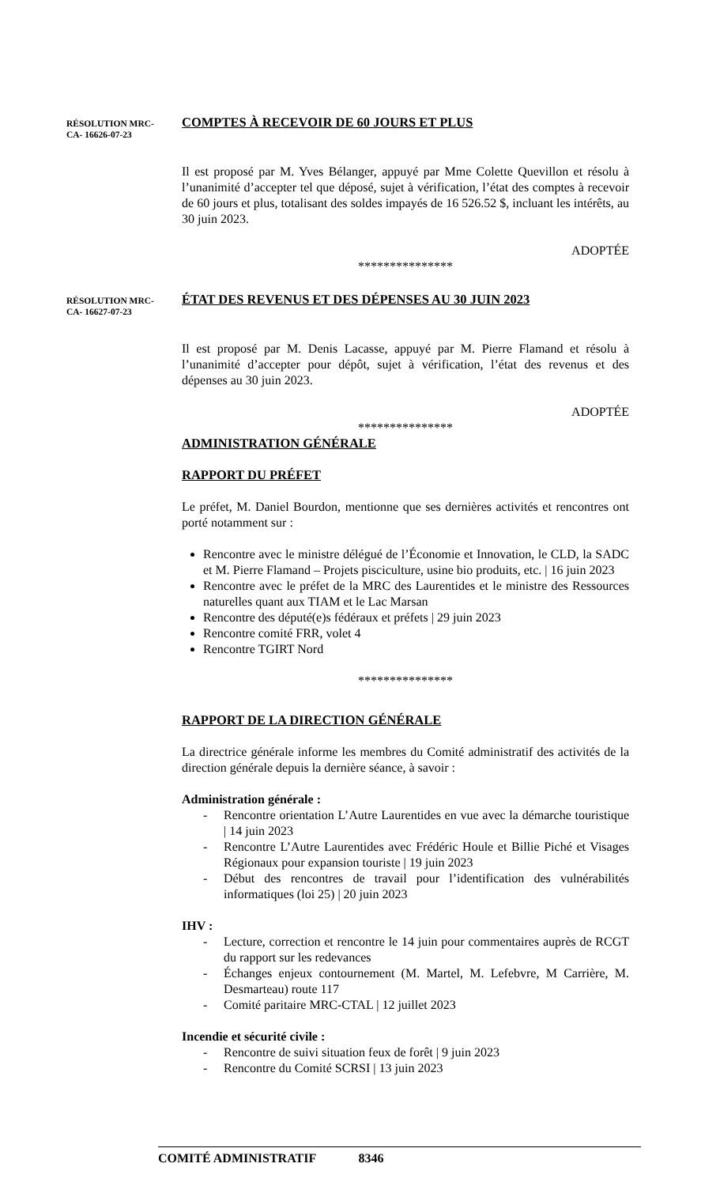RÉSOLUTION MRC-
CA- 16626-07-23
COMPTES À RECEVOIR DE 60 JOURS ET PLUS
Il est proposé par M. Yves Bélanger, appuyé par Mme Colette Quevillon et résolu à l’unanimité d’accepter tel que déposé, sujet à vérification, l’état des comptes à recevoir de 60 jours et plus, totalisant des soldes impayés de 16 526.52 $, incluant les intérêts, au 30 juin 2023.
ADOPTÉE
***************
RÉSOLUTION MRC-
CA- 16627-07-23
ÉTAT DES REVENUS ET DES DÉPENSES AU 30 JUIN 2023
Il est proposé par M. Denis Lacasse, appuyé par M. Pierre Flamand et résolu à l’unanimité d’accepter pour dépôt, sujet à vérification, l’état des revenus et des dépenses au 30 juin 2023.
ADOPTÉE
***************
ADMINISTRATION GÉNÉRALE
RAPPORT DU PRÉFET
Le préfet, M. Daniel Bourdon, mentionne que ses dernières activités et rencontres ont porté notamment sur :
Rencontre avec le ministre délégué de l’Économie et Innovation, le CLD, la SADC et M. Pierre Flamand – Projets pisciculture, usine bio produits, etc. | 16 juin 2023
Rencontre avec le préfet de la MRC des Laurentides et le ministre des Ressources naturelles quant aux TIAM et le Lac Marsan
Rencontre des député(e)s fédéraux et préfets | 29 juin 2023
Rencontre comité FRR, volet 4
Rencontre TGIRT Nord
***************
RAPPORT DE LA DIRECTION GÉNÉRALE
La directrice générale informe les membres du Comité administratif des activités de la direction générale depuis la dernière séance, à savoir :
Administration générale :
- Rencontre orientation L’Autre Laurentides en vue avec la démarche touristique | 14 juin 2023
- Rencontre L’Autre Laurentides avec Frédéric Houle et Billie Piché et Visages Régionaux pour expansion touriste | 19 juin 2023
- Début des rencontres de travail pour l’identification des vulnérabilités informatiques (loi 25) | 20 juin 2023
IHV :
- Lecture, correction et rencontre le 14 juin pour commentaires auprès de RCGT du rapport sur les redevances
- Échanges enjeux contournement (M. Martel, M. Lefebvre, M Carrière, M. Desmarteau) route 117
- Comité paritaire MRC-CTAL | 12 juillet 2023
Incendie et sécurité civile :
- Rencontre de suivi situation feux de forêt | 9 juin 2023
- Rencontre du Comité SCRSI | 13 juin 2023
COMITÉ ADMINISTRATIF 8346